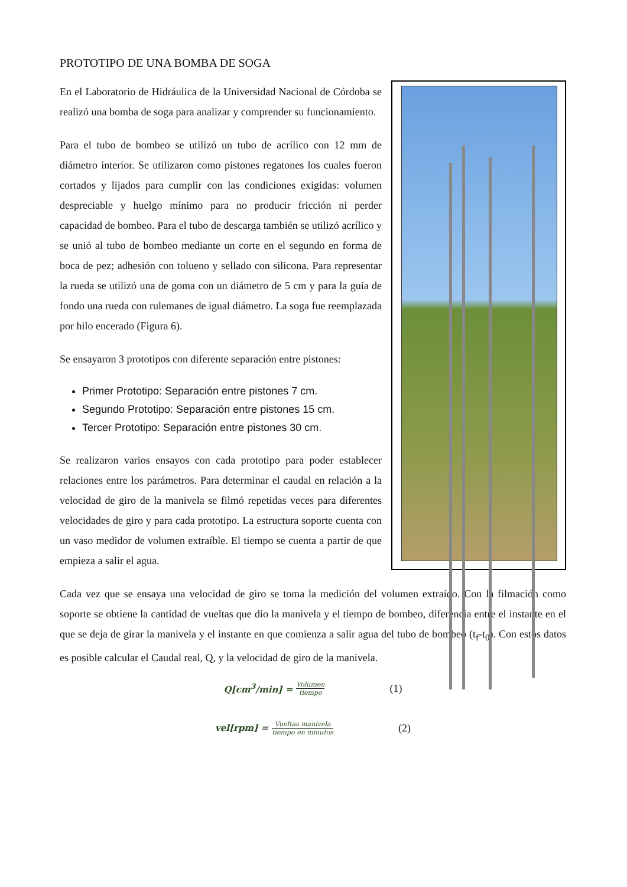PROTOTIPO DE UNA BOMBA DE SOGA
En el Laboratorio de Hidráulica de la Universidad Nacional de Córdoba se realizó una bomba de soga para analizar y comprender su funcionamiento.
Para el tubo de bombeo se utilizó un tubo de acrílico con 12 mm de diámetro interior. Se utilizaron como pistones regatones los cuales fueron cortados y lijados para cumplir con las condiciones exigidas: volumen despreciable y huelgo mínimo para no producir fricción ni perder capacidad de bombeo. Para el tubo de descarga también se utilizó acrílico y se unió al tubo de bombeo mediante un corte en el segundo en forma de boca de pez; adhesión con tolueno y sellado con silicona. Para representar la rueda se utilizó una de goma con un diámetro de 5 cm y para la guía de fondo una rueda con rulemanes de igual diámetro. La soga fue reemplazada por hilo encerado (Figura 6).
Se ensayaron 3 prototipos con diferente separación entre pistones:
Primer Prototipo: Separación entre pistones 7 cm.
Segundo Prototipo: Separación entre pistones 15 cm.
Tercer Prototipo: Separación entre pistones 30 cm.
Se realizaron varios ensayos con cada prototipo para poder establecer relaciones entre los parámetros. Para determinar el caudal en relación a la velocidad de giro de la manivela se filmó repetidas veces para diferentes velocidades de giro y para cada prototipo. La estructura soporte cuenta con un vaso medidor de volumen extraíble. El tiempo se cuenta a partir de que empieza a salir el agua.
Cada vez que se ensaya una velocidad de giro se toma la medición del volumen extraído. Con la filmación como soporte se obtiene la cantidad de vueltas que dio la manivela y el tiempo de bombeo, diferencia entre el instante en el que se deja de girar la manivela y el instante en que comienza a salir agua del tubo de bombeo (t<sub>f</sub>-t<sub>0</sub>). Con estos datos es posible calcular el Caudal real, Q, y la velocidad de giro de la manivela.
Q[cm<sup>3</sup>/min] = Volumen tiempo (1)
vel[rpm] = Vueltas manivela tiempo en minutos (2)